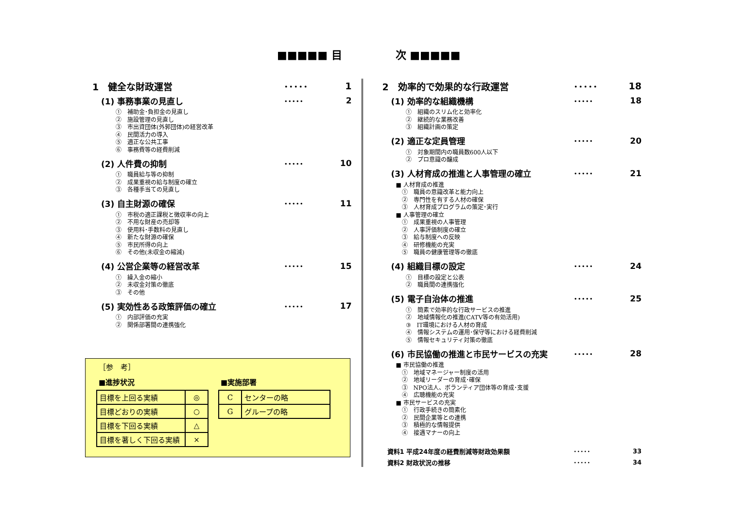■■■■■ 目　　　　　次 ■■■■■
1　健全な財政運営 ･････ 1
(1) 事務事業の見直し ･････ 2
①　補助金･負担金の見直し
②　施設管理の見直し
③　市出資団体(外郭団体)の経営改革
④　民間活力の導入
⑤　適正な公共工事
⑥　事務費等の経費削減
(2) 人件費の抑制 ･････ 10
①　職員給与等の抑制
②　成果重視の給与制度の確立
③　各種手当ての見直し
(3) 自主財源の確保 ･････ 11
①　市税の適正課税と徴収率の向上
②　不用な財産の売却等
③　使用料･手数料の見直し
④　新たな財源の確保
⑤　市民所得の向上
⑥　その他(未収金の縮減)
(4) 公営企業等の経営改革 ･････ 15
①　繰入金の縮小
②　未収金対策の徹底
③　その他
(5) 実効性ある政策評価の確立 ･････ 17
①　内部評価の充実
②　関係部署間の連携強化
［参　考］
■進捗状況
| 目標を上回る実績 | ◎ |
| 目標どおりの実績 | ○ |
| 目標を下回る実績 | △ |
| 目標を著しく下回る実績 | × |
■実施部署
| C | センターの略 |
| G | グループの略 |
2　効率的で効果的な行政運営 ･････ 18
(1) 効率的な組織機構 ･････ 18
①　組織のスリム化と効率化
②　継続的な業務改善
③　組織計画の策定
(2) 適正な定員管理 ･････ 20
①　対象期間内の職員数600人以下
②　プロ意識の醸成
(3) 人材育成の推進と人事管理の確立 ･････ 21
■ 人材育成の推進
　①　職員の意識改革と能力向上
　②　専門性を有する人材の確保
　③　人材育成プログラムの策定･実行
■ 人事管理の確立
　①　成果重視の人事管理
　②　人事評価制度の確立
　③　給与制度への反映
　④　研修機能の充実
　⑤　職員の健康管理等の徹底
(4) 組織目標の設定 ･････ 24
①　目標の設定と公表
②　職員間の連携強化
(5) 電子自治体の推進 ･････ 25
①　簡素で効率的な行政サービスの推進
②　地域情報化の推進(CATV等の有効活用)
③　IT環境における人材の育成
④　情報システムの運用･保守等における経費削減
⑤　情報セキュリティ対策の徹底
(6) 市民協働の推進と市民サービスの充実 ･････ 28
■ 市民協働の推進
　①　地域マネージャー制度の活用
　②　地域リーダーの育成･確保
　③　NPO法人、ボランティア団体等の育成･支援
　④　広聴機能の充実
■ 市民サービスの充実
　①　行政手続きの簡素化
　②　民間企業等との連携
　③　積極的な情報提供
　④　接遇マナーの向上
資料1 平成24年度の経費削減等財政効果額 ･････ 33
資料2 財政状況の推移 ･････ 34